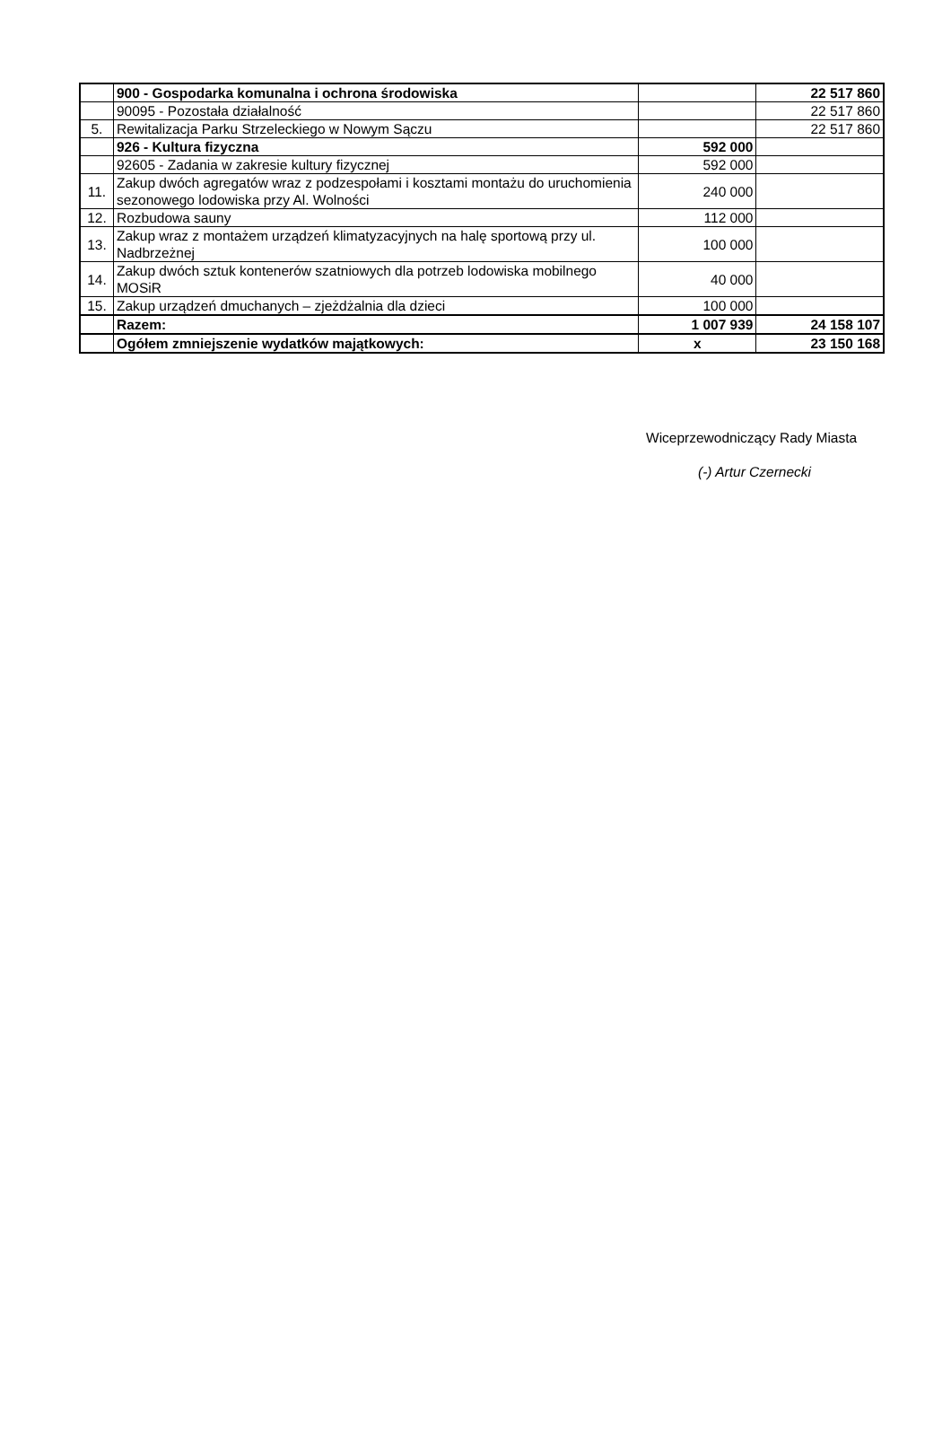| | 900 - Gospodarka komunalna i ochrona środowiska | | 22 517 860 |
| | 90095 - Pozostała działalność | | 22 517 860 |
| 5. | Rewitalizacja Parku Strzeleckiego w Nowym Sączu | | 22 517 860 |
| | 926 - Kultura fizyczna | 592 000 | |
| | 92605 - Zadania w zakresie kultury fizycznej | 592 000 | |
| 11. | Zakup dwóch agregatów wraz z podzespołami i kosztami montażu do uruchomienia sezonowego lodowiska przy Al. Wolności | 240 000 | |
| 12. | Rozbudowa sauny | 112 000 | |
| 13. | Zakup wraz z montażem urządzeń klimatyzacyjnych na halę sportową przy ul. Nadbrzeżnej | 100 000 | |
| 14. | Zakup dwóch sztuk kontenerów szatniowych dla potrzeb lodowiska mobilnego MOSiR | 40 000 | |
| 15. | Zakup urządzeń dmuchanych – zjeżdżalnia dla dzieci | 100 000 | |
| | Razem: | 1 007 939 | 24 158 107 |
| | Ogółem zmniejszenie wydatków majątkowych: | x | 23 150 168 |
Wiceprzewodniczący Rady Miasta
(-) Artur Czernecki